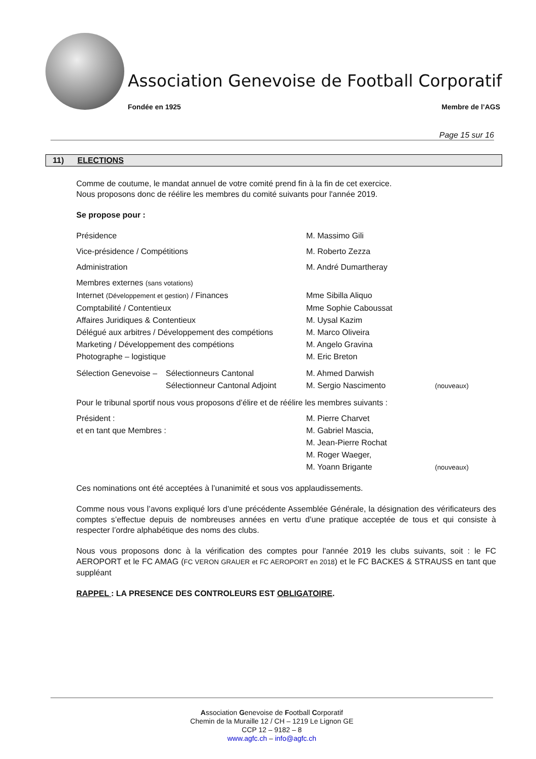Association Genevoise de Football Corporatif
Fondée en 1925 Membre de l’AGS
Page 15 sur 16
11) ELECTIONS
Comme de coutume, le mandat annuel de votre comité prend fin à la fin de cet exercice.
Nous proposons donc de réélire les membres du comité suivants pour l'année 2019.
Se propose pour :
Présidence M. Massimo Gili
Vice-présidence / Compétitions M. Roberto Zezza
Administration M. André Dumartheray
Membres externes (sans votations)
Internet (Développement et gestion) / Finances Mme Sibilla Aliquo
Comptabilité / Contentieux Mme Sophie Caboussat
Affaires Juridiques & Contentieux M. Uysal Kazim
Délégué aux arbitres / Développement des compétions
M. Marco Oliveira
Marketing / Développement des compétions M. Angelo Gravina
Photographe – logistique M. Eric Breton
Sélection Genevoise –
Sélectionneurs Cantonal M. Ahmed Darwish
Sélectionneur Cantonal Adjoint
M. Sergio Nascimento
(nouveaux)
Pour le tribunal sportif nous vous proposons d’élire et de réélire les membres suivants :
Président : M. Pierre Charvet
et en tant que Membres : M. Gabriel Mascia,
M. Jean-Pierre Rochat
M. Roger Waeger,
M. Yoann Brigante
(nouveaux)
Ces nominations ont été acceptées à l’unanimité et sous vos applaudissements.
Comme nous vous l’avons expliqué lors d’une précédente Assemblée Générale, la désignation des vérificateurs des comptes s’effectue depuis de nombreuses années en vertu d’une pratique acceptée de tous et qui consiste à respecter l’ordre alphabétique des noms des clubs.
Nous vous proposons donc à la vérification des comptes pour l'année 2019 les clubs suivants, soit : le FC AEROPORT et le FC AMAG (FC VERON GRAUER et FC AEROPORT en 2018) et le FC BACKES & STRAUSS en tant que suppléant
RAPPEL : LA PRESENCE DES CONTROLEURS EST OBLIGATOIRE.
Association Genevoise de Football Corporatif
Chemin de la Muraille 12 / CH – 1219 Le Lignon GE
CCP 12 – 9182 – 8
www.agfc.ch – info@agfc.ch